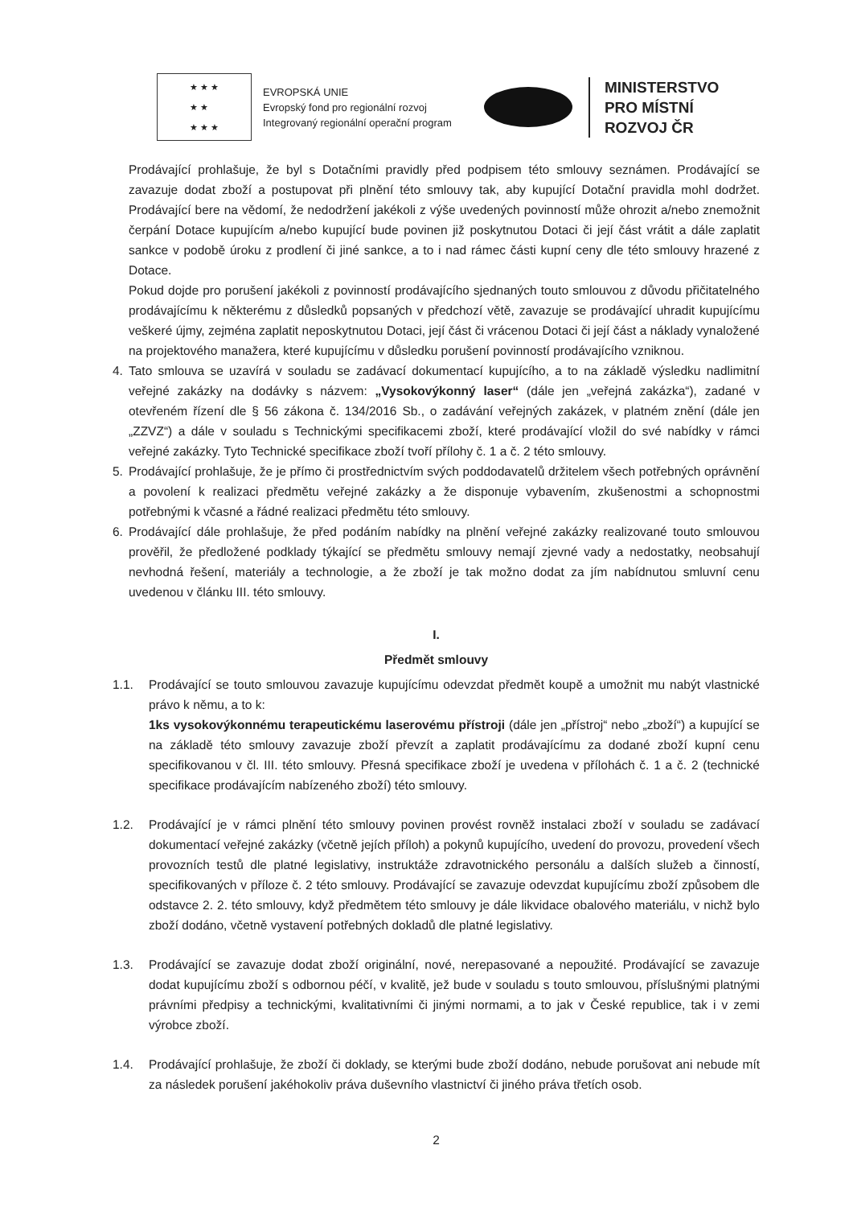★ ★ ★
★ ★
★ ★ ★
EVROPSKÁ UNIE
Evropský fond pro regionální rozvoj
Integrovaný regionální operační program
MINISTERSTVO
PRO MÍSTNÍ
ROZVOJ ČR
Prodávající prohlašuje, že byl s Dotačními pravidly před podpisem této smlouvy seznámen. Prodávající se zavazuje dodat zboží a postupovat při plnění této smlouvy tak, aby kupující Dotační pravidla mohl dodržet. Prodávající bere na vědomí, že nedodržení jakékoli z výše uvedených povinností může ohrozit a/nebo znemožnit čerpání Dotace kupujícím a/nebo kupující bude povinen již poskytnutou Dotaci či její část vrátit a dále zaplatit sankce v podobě úroku z prodlení či jiné sankce, a to i nad rámec části kupní ceny dle této smlouvy hrazené z Dotace.
Pokud dojde pro porušení jakékoli z povinností prodávajícího sjednaných touto smlouvou z důvodu přičitatelného prodávajícímu k některému z důsledků popsaných v předchozí větě, zavazuje se prodávající uhradit kupujícímu veškeré újmy, zejména zaplatit neposkytnutou Dotaci, její část či vrácenou Dotaci či její část a náklady vynaložené na projektového manažera, které kupujícímu v důsledku porušení povinností prodávajícího vzniknou.
4. Tato smlouva se uzavírá v souladu se zadávací dokumentací kupujícího, a to na základě výsledku nadlimitní veřejné zakázky na dodávky s názvem: „Vysokovýkonný laser“ (dále jen „veřejná zakázka“), zadané v otevřeném řízení dle § 56 zákona č. 134/2016 Sb., o zadávání veřejných zakázek, v platném znění (dále jen „ZZVZ“) a dále v souladu s Technickými specifikacemi zboží, které prodávající vložil do své nabídky v rámci veřejné zakázky. Tyto Technické specifikace zboží tvoří přílohy č. 1 a č. 2 této smlouvy.
5. Prodávající prohlašuje, že je přímo či prostřednictvím svých poddodavatelů držitelem všech potřebných oprávnění a povolení k realizaci předmětu veřejné zakázky a že disponuje vybavením, zkušenostmi a schopnostmi potřebnými k včasné a řádné realizaci předmětu této smlouvy.
6. Prodávající dále prohlašuje, že před podáním nabídky na plnění veřejné zakázky realizované touto smlouvou prověřil, že předložené podklady týkající se předmětu smlouvy nemají zjevné vady a nedostatky, neobsahují nevhodná řešení, materiály a technologie, a že zboží je tak možno dodat za jím nabídnutou smluvní cenu uvedenou v článku III. této smlouvy.
I.
Předmět smlouvy
1.1. Prodávající se touto smlouvou zavazuje kupujícímu odevzdat předmět koupě a umožnit mu nabýt vlastnické právo k němu, a to k:
1ks vysokovýkonnému terapeutickému laserovému přístroji (dále jen „přístroj“ nebo „zboží“) a kupující se na základě této smlouvy zavazuje zboží převzít a zaplatit prodávajícímu za dodané zboží kupní cenu specifikovanou v čl. III. této smlouvy. Přesná specifikace zboží je uvedena v přílohách č. 1 a č. 2 (technické specifikace prodávajícím nabízeného zboží) této smlouvy.
1.2. Prodávající je v rámci plnění této smlouvy povinen provést rovněž instalaci zboží v souladu se zadávací dokumentací veřejné zakázky (včetně jejích příloh) a pokynů kupujícího, uvedení do provozu, provedení všech provozních testů dle platné legislativy, instruktáže zdravotnického personálu a dalších služeb a činností, specifikovaných v příloze č. 2 této smlouvy. Prodávající se zavazuje odevzdat kupujícímu zboží způsobem dle odstavce 2. 2. této smlouvy, když předmětem této smlouvy je dále likvidace obalového materiálu, v nichž bylo zboží dodáno, včetně vystavení potřebných dokladů dle platné legislativy.
1.3. Prodávající se zavazuje dodat zboží originální, nové, nerepasované a nepoužité. Prodávající se zavazuje dodat kupujícímu zboží s odbornou péčí, v kvalitě, jež bude v souladu s touto smlouvou, příslušnými platnými právními předpisy a technickými, kvalitativními či jinými normami, a to jak v České republice, tak i v zemi výrobce zboží.
1.4. Prodávající prohlašuje, že zboží či doklady, se kterými bude zboží dodáno, nebude porušovat ani nebude mít za následek porušení jakéhokoliv práva duševního vlastnictví či jiného práva třetích osob.
2